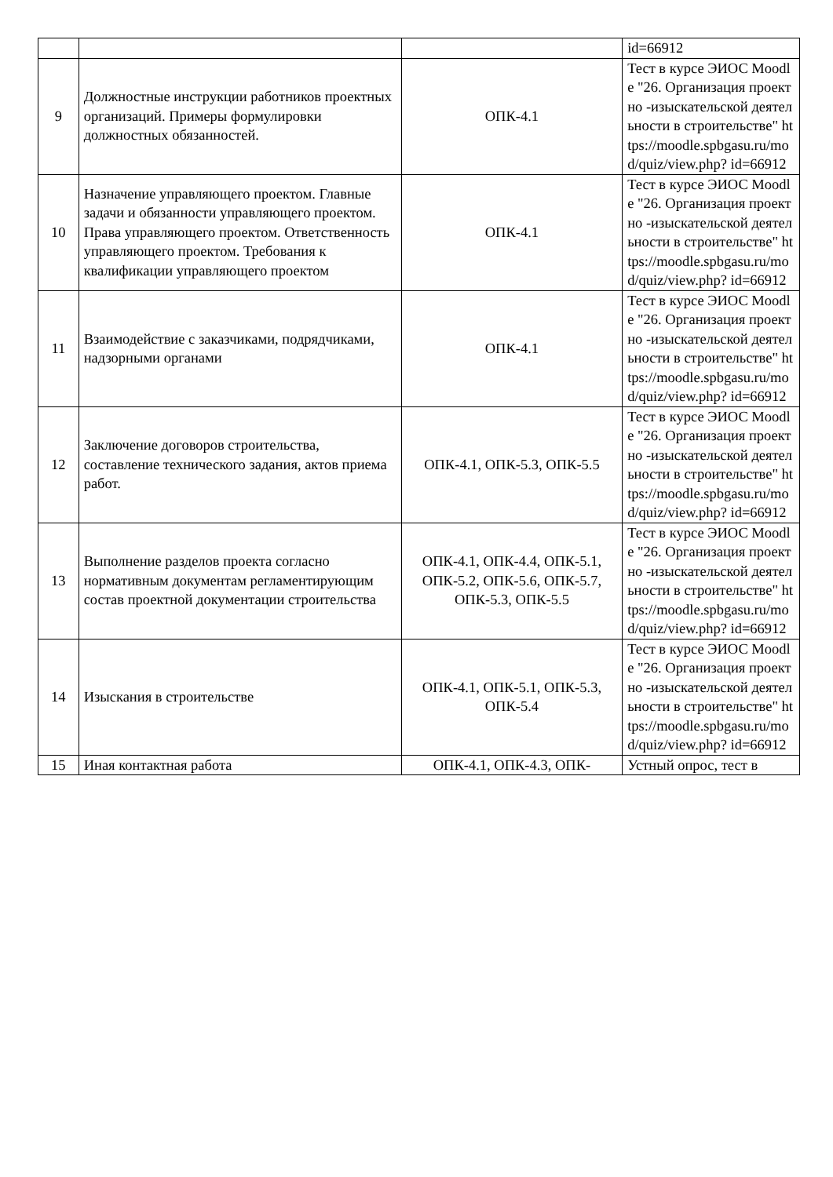| | | | id=66912 |
| 9 | Должностные инструкции работников проектных организаций. Примеры формулировки должностных обязанностей. | ОПК-4.1 | Тест в курсе ЭИОС Moodle "26. Организация проектно -изыскательской деятельности в строительстве" https://moodle.spbgasu.ru/mod/quiz/view.php? id=66912 |
| 10 | Назначение управляющего проектом. Главные задачи и обязанности управляющего проектом. Права управляющего проектом. Ответственность управляющего проектом. Требования к квалификации управляющего проектом | ОПК-4.1 | Тест в курсе ЭИОС Moodle "26. Организация проектно -изыскательской деятельности в строительстве" https://moodle.spbgasu.ru/mod/quiz/view.php? id=66912 |
| 11 | Взаимодействие с заказчиками, подрядчиками, надзорными органами | ОПК-4.1 | Тест в курсе ЭИОС Moodle "26. Организация проектно -изыскательской деятельности в строительстве" https://moodle.spbgasu.ru/mod/quiz/view.php? id=66912 |
| 12 | Заключение договоров строительства, составление технического задания, актов приема работ. | ОПК-4.1, ОПК-5.3, ОПК-5.5 | Тест в курсе ЭИОС Moodle "26. Организация проектно -изыскательской деятельности в строительстве" https://moodle.spbgasu.ru/mod/quiz/view.php? id=66912 |
| 13 | Выполнение разделов проекта согласно нормативным документам регламентирующим состав проектной документации строительства | ОПК-4.1, ОПК-4.4, ОПК-5.1, ОПК-5.2, ОПК-5.6, ОПК-5.7, ОПК-5.3, ОПК-5.5 | Тест в курсе ЭИОС Moodle "26. Организация проектно -изыскательской деятельности в строительстве" https://moodle.spbgasu.ru/mod/quiz/view.php? id=66912 |
| 14 | Изыскания в строительстве | ОПК-4.1, ОПК-5.1, ОПК-5.3, ОПК-5.4 | Тест в курсе ЭИОС Moodle "26. Организация проектно -изыскательской деятельности в строительстве" https://moodle.spbgasu.ru/mod/quiz/view.php? id=66912 |
| 15 | Иная контактная работа | ОПК-4.1, ОПК-4.3, ОПК- | Устный опрос, тест в |